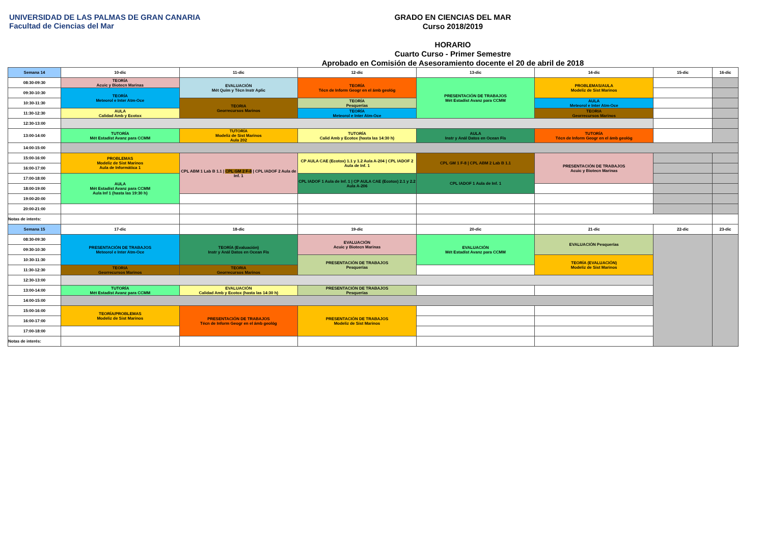UNIVERSIDAD DE LAS PALMAS DE GRAN CANARIA
Facultad de Ciencias del Mar
GRADO EN CIENCIAS DEL MAR
Curso 2018/2019
HORARIO
Cuarto Curso - Primer Semestre
Aprobado en Comisión de Asesoramiento docente el 20 de abril de 2018
| Semana 14 | 10-dic | 11-dic | 12-dic | 13-dic | 14-dic | 15-dic | 16-dic |
| --- | --- | --- | --- | --- | --- | --- | --- |
| 08:30-09:30 | TEORÍA Acuic y Biotecn Marinas | EVALUACIÓN Mét Quím y Técn Instr Aplic | TEORÍA Técn de Inform Geogr en el ámb geológ | PRESENTACIÓN DE TRABAJOS Mét Estadíst Avanz para CCMM | PROBLEMAS/AULA Modeliz de Sist Marinos | | |
| 09:30-10:30 | TEORÍA Meteorol e Inter Atm-Oce | | | | | | |
| 10:30-11:30 | | TEORIA Georrecursos Marinos | TEORÍA Pesquerías | | AULA Meteorol e Inter Atm-Oce | | |
| 11:30-12:30 | AULA Calidad Amb y Ecotox | | TEORÍA Meteorol e Inter Atm-Oce | | TEORIA Georrecursos Marinos | | |
| 12:30-13:00 | | | | | | | |
| 13:00-14:00 | TUTORÍA Mét Estadíst Avanz para CCMM | TUTORÍA Modeliz de Sist Marinos Aula 202 | TUTORÍA Calid Amb y Ecotox (hasta las 14:30 h) | AULA Instr y Anál Datos en Ocean Fís | TUTORÍA Técn de Inform Geogr en el ámb geológ | | |
| 14:00-15:00 | | | | | | | |
| 15:00-16:00 | PROBLEMAS Modeliz de Sist Marinos Aula de Informática 1 | CPL ABM 1 Lab B 1.1 / CPL GM 2 F-8 / CPL IADOF 2 Aula de Inf. 1 | CP AULA CAE (Ecotox) 1.1 y 1.2 Aula A-204 / CPL IADOF 2 Aula de Inf. 1 | CPL GM 1 F-8 / CPL ABM 2 Lab B 1.1 | PRESENTACIÓN DE TRABAJOS Acuic y Biotecn Marinas | | |
| 16:00-17:00 | | | | | | | |
| 17:00-18:00 | AULA Mét Estadíst Avanz para CCMM Aula Inf 1 (hasta las 19:30 h) | | CPL IADOF 1 Aula de Inf. 1 / CP AULA CAE (Ecotox) 2.1 y 2.2 Aula A-206 | CPL IADOF 1 Aula de Inf. 1 | | | |
| 18:00-19:00 | | | | | | | |
| 19:00-20:00 | | | | | | | |
| 20:00-21:00 | | | | | | | |
| Notas de interés: | | | | | | | |
| Semana 15 | 17-dic | 18-dic | 19-dic | 20-dic | 21-dic | 22-dic | 23-dic |
| 08:30-09:30 | PRESENTACIÓN DE TRABAJOS Meteorol e Inter Atm-Oce | TEORÍA (Evaluación) Instr y Anál Datos en Ocean Fís | EVALUACIÓN Acuic y Biotecn Marinas | EVALUACIÓN Mét Estadíst Avanz para CCMM | EVALUACIÓN Pesquerías | | |
| 09:30-10:30 | | | | | | | |
| 10:30-11:30 | | | PRESENTACIÓN DE TRABAJOS Pesquerías | | TEORÍA (EVALUACIÓN) Modeliz de Sist Marinos | | |
| 11:30-12:30 | TEORIA Georrecursos Marinos | TEORIA Georrecursos Marinos | | | | | |
| 12:30-13:00 | | | | | | | |
| 13:00-14:00 | TUTORÍA Mét Estadíst Avanz para CCMM | EVALUACIÓN Calidad Amb y Ecotox (hasta las 14:30 h) | PRESENTACIÓN DE TRABAJOS Pesquerías | | | | |
| 14:00-15:00 | | | | | | | |
| 15:00-16:00 | TEORÍA/PROBLEMAS Modeliz de Sist Marinos | PRESENTACIÓN DE TRABAJOS Técn de Inform Geogr en el ámb geológ | PRESENTACIÓN DE TRABAJOS Modeliz de Sist Marinos | | | | |
| 16:00-17:00 | | | | | | | |
| 17:00-18:00 | | | | | | | |
| Notas de interés: | | | | | | | |